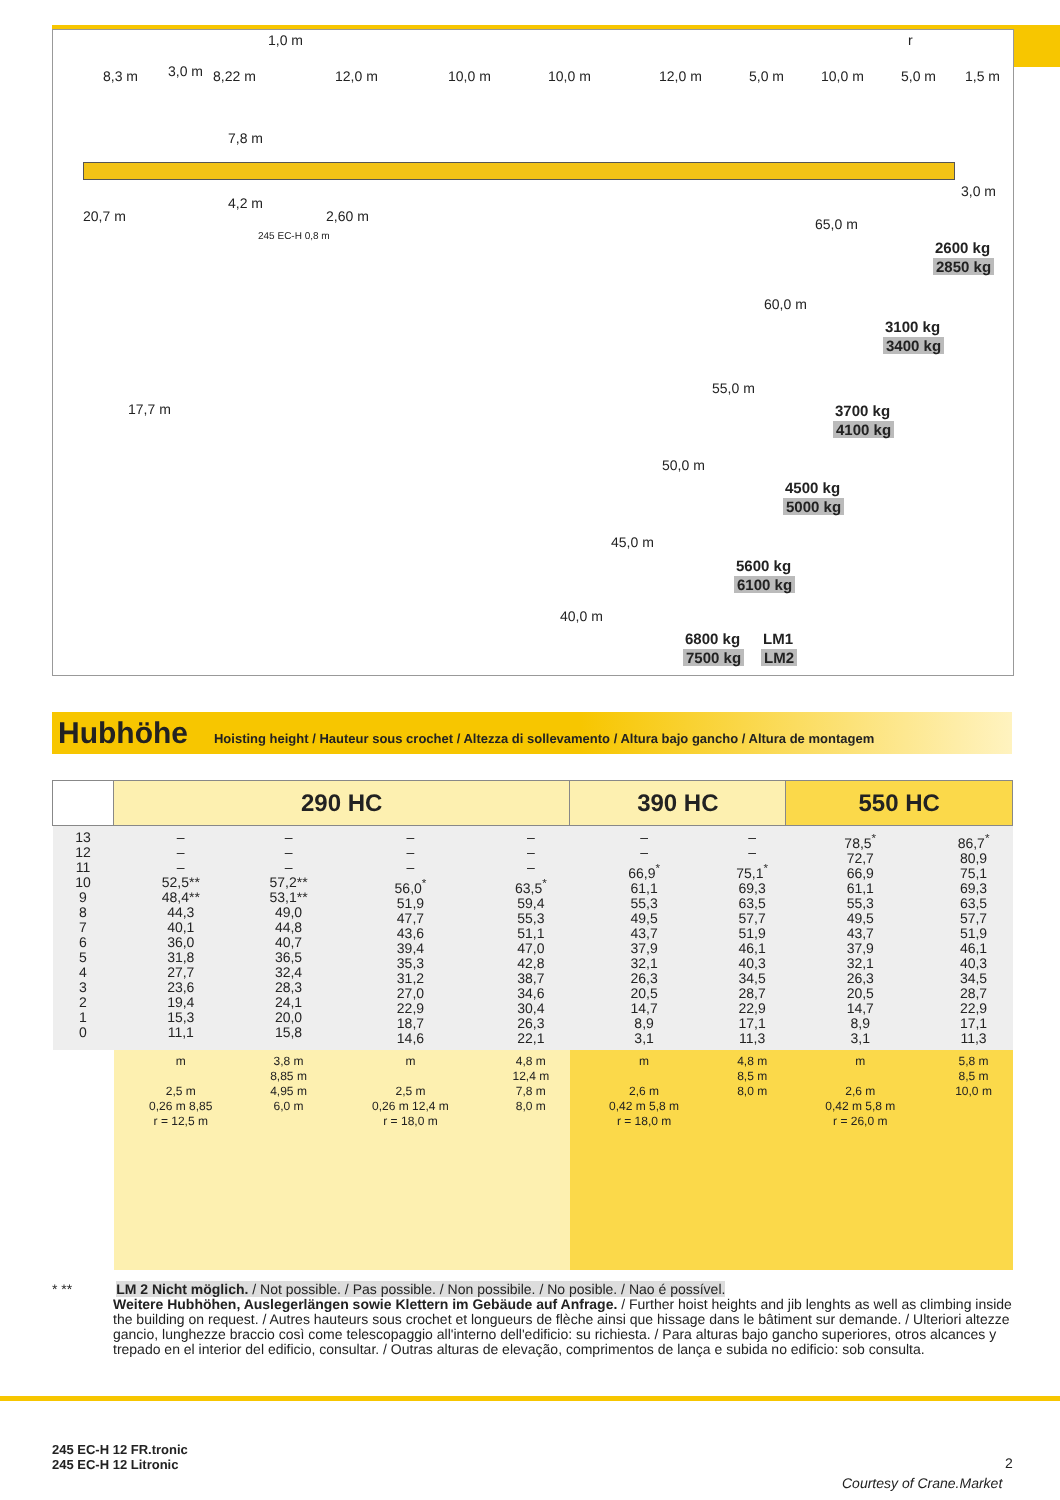1,0 m r
8,3 m 3,0 m 8,22 m 12,0 m 10,0 m 10,0 m 12,0 m 5,0 m 10,0 m 5,0 m 1,5 m
7,8 m
4,2 m
3,0 m
20,7 m 2,60 m
245 EC-H 0,8 m
65,0 m
2600 kg
2850 kg
60,0 m
3100 kg
3400 kg
17,7 m
55,0 m
3700 kg
4100 kg
50,0 m
4500 kg
5000 kg
45,0 m
5600 kg
6100 kg
40,0 m
6800 kg LM1
7500 kg LM2
Hubhöhe
Hoisting height / Hauteur sous crochet / Altezza di sollevamento / Altura bajo gancho / Altura de montagem
| | 290 HC | | | | 390 HC | | 550 HC | |
| --- | --- | --- | --- | --- | --- | --- | --- | --- |
| 13 12 11 10 9 8 7 6 5 4 3 2 1 0 | – – – 52,5** 48,4** 44,3 40,1 36,0 31,8 27,7 23,6 19,4 15,3 11,1 | – – – 57,2** 53,1** 49,0 44,8 40,7 36,5 32,4 28,3 24,1 20,0 15,8 | – – – 56,0<sup>*</sup> 51,9 47,7 43,6 39,4 35,3 31,2 27,0 22,9 18,7 14,6 | – – – 63,5<sup>*</sup> 59,4 55,3 51,1 47,0 42,8 38,7 34,6 30,4 26,3 22,1 | – – 66,9<sup>*</sup> 61,1 55,3 49,5 43,7 37,9 32,1 26,3 20,5 14,7 8,9 3,1 | – – 75,1<sup>*</sup> 69,3 63,5 57,7 51,9 46,1 40,3 34,5 28,7 22,9 17,1 11,3 | 78,5<sup>*</sup> 72,7 66,9 61,1 55,3 49,5 43,7 37,9 32,1 26,3 20,5 14,7 8,9 3,1 | 86,7<sup>*</sup> 80,9 75,1 69,3 63,5 57,7 51,9 46,1 40,3 34,5 28,7 22,9 17,1 11,3 |
| | m 2,5 m 0,26 m 8,85 r = 12,5 m | 3,8 m 8,85 m 4,95 m 6,0 m | m 2,5 m 0,26 m 12,4 m r = 18,0 m | 4,8 m 12,4 m 7,8 m 8,0 m | m 2,6 m 0,42 m 5,8 m r = 18,0 m | 4,8 m 8,5 m 8,0 m | m 2,6 m 0,42 m 5,8 m r = 26,0 m | 5,8 m 8,5 m 10,0 m |
* ** LM 2 Nicht möglich. / Not possible. / Pas possible. / Non possibile. / No posible. / Nao é possível.
Weitere Hubhöhen, Auslegerlängen sowie Klettern im Gebäude auf Anfrage. / Further hoist heights and jib lenghts as well as climbing inside the building on request. / Autres hauteurs sous crochet et longueurs de flèche ainsi que hissage dans le bâtiment sur demande. / Ulteriori altezze gancio, lunghezze braccio così come telescopaggio all'interno dell'edificio: su richiesta. / Para alturas bajo gancho superiores, otros alcances y trepado en el interior del edificio, consultar. / Outras alturas de elevação, comprimentos de lança e subida no edificio: sob consulta.
245 EC-H 12 FR.tronic
245 EC-H 12 Litronic
2
Courtesy of Crane.Market